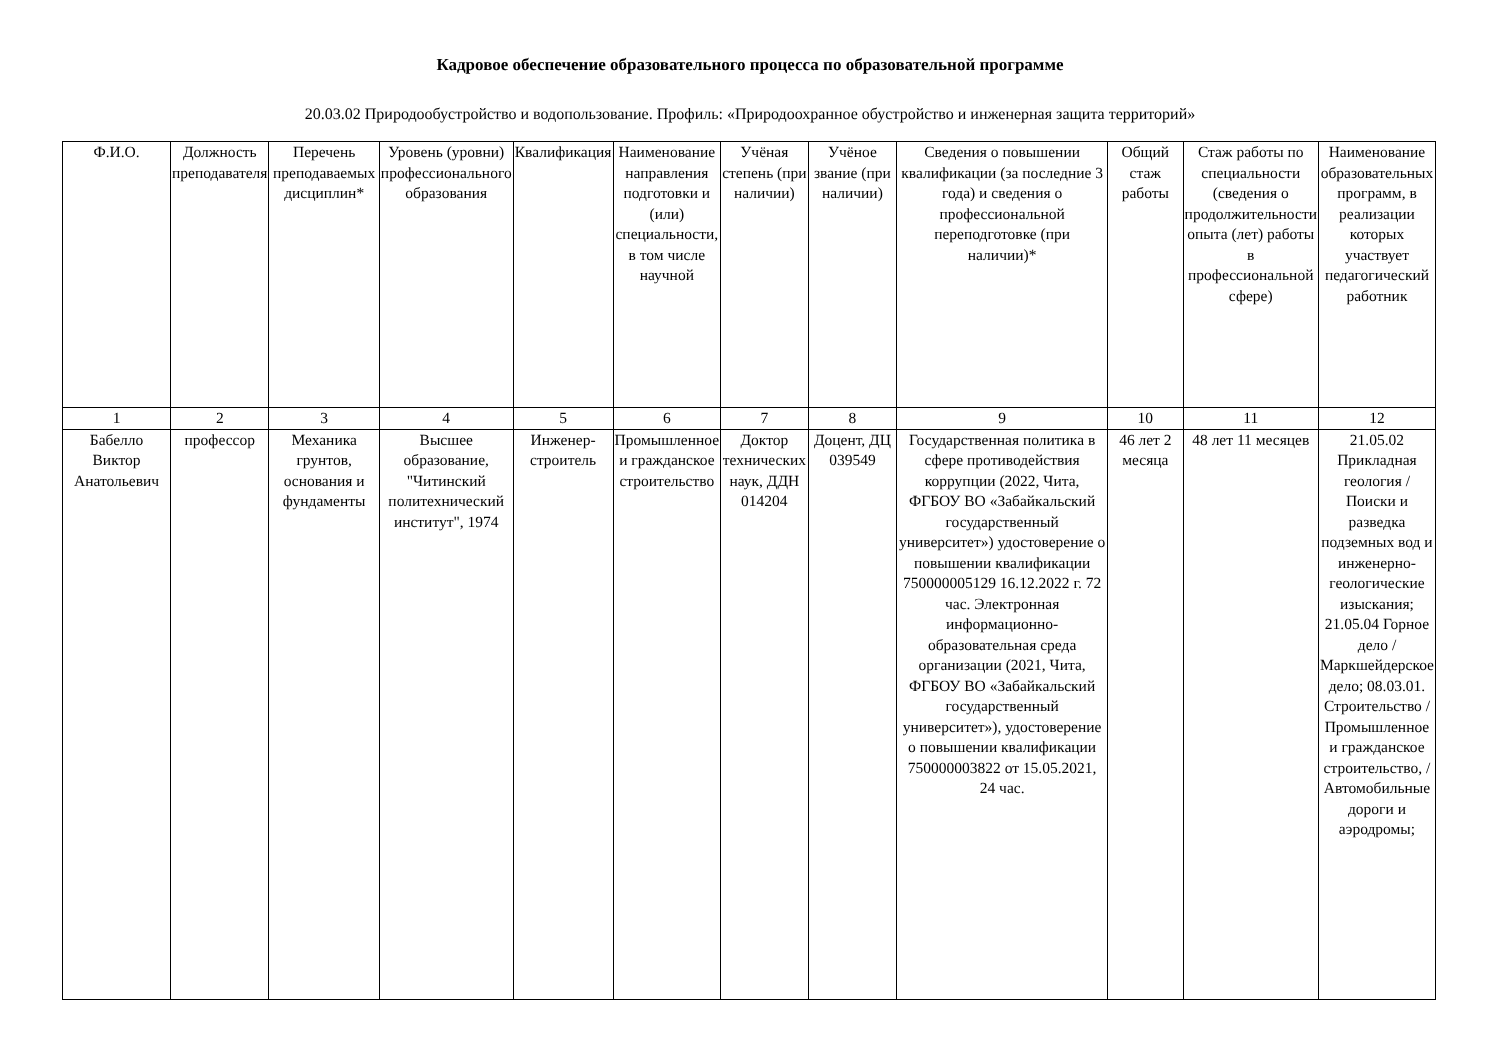Кадровое обеспечение образовательного процесса по образовательной программе
20.03.02 Природообустройство и водопользование. Профиль: «Природоохранное обустройство и инженерная защита территорий»
| Ф.И.О. | Должность преподавателя | Перечень преподаваемых дисциплин* | Уровень (уровни) профессионального образования | Квалификация | Наименование направления подготовки и (или) специальности, в том числе научной | Учёная степень (при наличии) | Учёное звание (при наличии) | Сведения о повышении квалификации (за последние 3 года) и сведения о профессиональной переподготовке (при наличии)* | Общий стаж работы | Стаж работы по специальности (сведения о продолжительности опыта (лет) работы в профессиональной сфере) | Наименование образовательных программ, в реализации которых участвует педагогический работник |
| --- | --- | --- | --- | --- | --- | --- | --- | --- | --- | --- | --- |
| 1 | 2 | 3 | 4 | 5 | 6 | 7 | 8 | 9 | 10 | 11 | 12 |
| Бабелло Виктор Анатольевич | профессор | Механика грунтов, основания и фундаменты | Высшее образование, "Читинский политехнический институт", 1974 | Инженер-строитель | Промышленное и гражданское строительство | Доктор технических наук, ДДН 014204 | Доцент, ДЦ 039549 | Государственная политика в сфере противодействия коррупции (2022, Чита, ФГБОУ ВО «Забайкальский государственный университет») удостоверение о повышении квалификации 750000005129 16.12.2022 г. 72 час. Электронная информационно-образовательная среда организации (2021, Чита, ФГБОУ ВО «Забайкальский государственный университет»), удостоверение о повышении квалификации 750000003822 от 15.05.2021, 24 час. | 46 лет 2 месяца | 48 лет 11 месяцев | 21.05.02 Прикладная геология / Поиски и разведка подземных вод и инженерно-геологические изыскания; 21.05.04 Горное дело / Маркшейдерское дело; 08.03.01. Строительство / Промышленное и гражданское строительство, / Автомобильные дороги и аэродромы; |